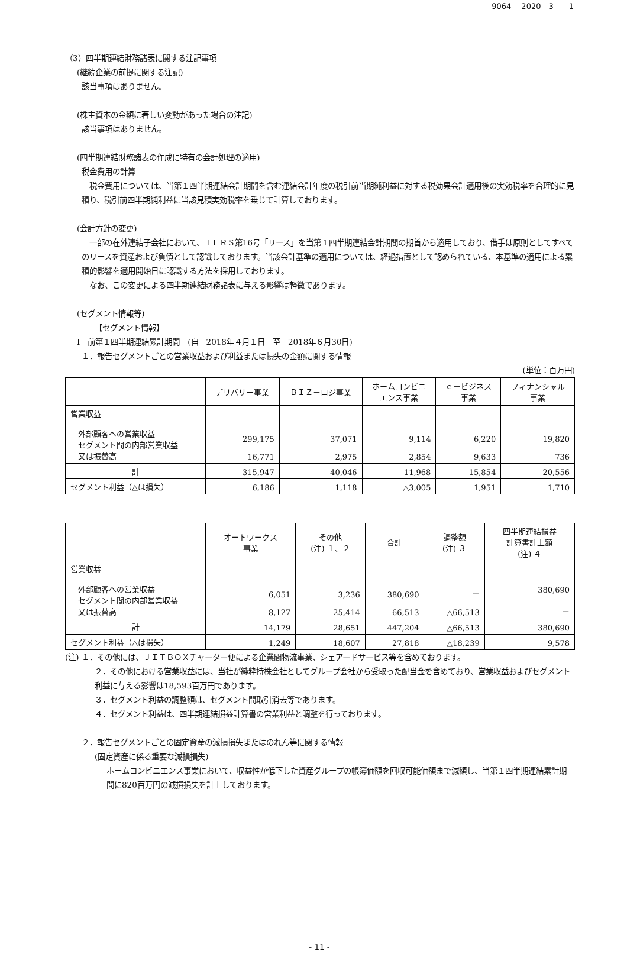9064　 2020　3　　1
（3）四半期連結財務諸表に関する注記事項
(継続企業の前提に関する注記)
該当事項はありません。
(株主資本の金額に著しい変動があった場合の注記)
該当事項はありません。
(四半期連結財務諸表の作成に特有の会計処理の適用)
税金費用の計算
　税金費用については、当第１四半期連結会計期間を含む連結会計年度の税引前当期純利益に対する税効果会計適用後の実効税率を合理的に見積り、税引前四半期純利益に当該見積実効税率を乗じて計算しております。
(会計方針の変更)
　一部の在外連結子会社において、ＩＦＲＳ第16号「リース」を当第１四半期連結会計期間の期首から適用しており、借手は原則としてすべてのリースを資産および負債として認識しております。当該会計基準の適用については、経過措置として認められている、本基準の適用による累積的影響を適用開始日に認識する方法を採用しております。
　なお、この変更による四半期連結財務諸表に与える影響は軽微であります。
(セグメント情報等)
【セグメント情報】
Ⅰ　前第１四半期連結累計期間　(自　2018年４月１日　至　2018年６月30日)
１．報告セグメントごとの営業収益および利益または損失の金額に関する情報
(単位：百万円)
| | デリバリー事業 | ＢＩＺ－ロジ事業 | ホームコンビニ エンス事業 | ｅ－ビジネス 事業 | フィナンシャル 事業 |
| --- | --- | --- | --- | --- | --- |
| 営業収益 外部顧客への営業収益 セグメント間の内部営業収益 又は振替高 | 299,175 16,771 | 37,071 2,975 | 9,114 2,854 | 6,220 9,633 | 19,820 736 |
| 計 | 315,947 | 40,046 | 11,968 | 15,854 | 20,556 |
| セグメント利益（△は損失） | 6,186 | 1,118 | △3,005 | 1,951 | 1,710 |
| | オートワークス 事業 | その他 (注) １、２ | 合計 | 調整額 (注) ３ | 四半期連結損益 計算書計上額 (注) ４ |
| --- | --- | --- | --- | --- | --- |
| 営業収益 外部顧客への営業収益 セグメント間の内部営業収益 又は振替高 | 6,051 8,127 | 3,236 25,414 | 380,690 66,513 | － △66,513 | 380,690 － |
| 計 | 14,179 | 28,651 | 447,204 | △66,513 | 380,690 |
| セグメント利益（△は損失） | 1,249 | 18,607 | 27,818 | △18,239 | 9,578 |
(注) １．その他には、ＪＩＴＢＯＸチャーター便による企業間物流事業、シェアードサービス等を含めております。
２．その他における営業収益には、当社が純粋持株会社としてグループ会社から受取った配当金を含めており、営業収益およびセグメント利益に与える影響は18,593百万円であります。
３．セグメント利益の調整額は、セグメント間取引消去等であります。
４．セグメント利益は、四半期連結損益計算書の営業利益と調整を行っております。
２．報告セグメントごとの固定資産の減損損失またはのれん等に関する情報
(固定資産に係る重要な減損損失)
ホームコンビニエンス事業において、収益性が低下した資産グループの帳簿価額を回収可能価額まで減額し、当第１四半期連結累計期間に820百万円の減損損失を計上しております。
- 11 -